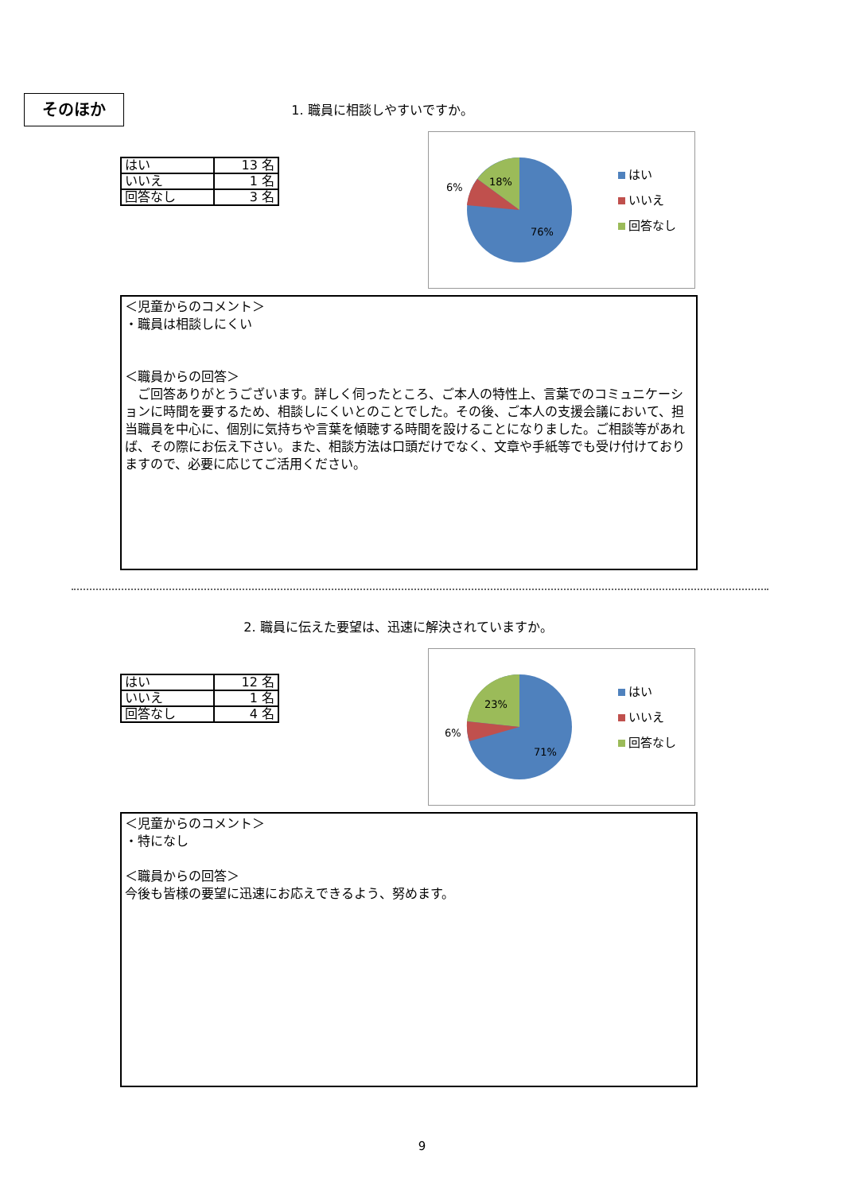そのほか
1. 職員に相談しやすいですか。
| はい | 13 名 |
| いいえ | 1 名 |
| 回答なし | 3 名 |
6% 18%
76%
はい
いいえ
回答なし
＜児童からのコメント＞
・職員は相談しにくい
＜職員からの回答＞
　ご回答ありがとうございます。詳しく伺ったところ、ご本人の特性上、言葉でのコミュニケーションに時間を要するため、相談しにくいとのことでした。その後、ご本人の支援会議において、担当職員を中心に、個別に気持ちや言葉を傾聴する時間を設けることになりました。ご相談等があれば、その際にお伝え下さい。また、相談方法は口頭だけでなく、文章や手紙等でも受け付けておりますので、必要に応じてご活用ください。
2. 職員に伝えた要望は、迅速に解決されていますか。
| はい | 12 名 |
| いいえ | 1 名 |
| 回答なし | 4 名 |
6%
23%
71%
はい
いいえ
回答なし
＜児童からのコメント＞
・特になし
＜職員からの回答＞
今後も皆様の要望に迅速にお応えできるよう、努めます。
9